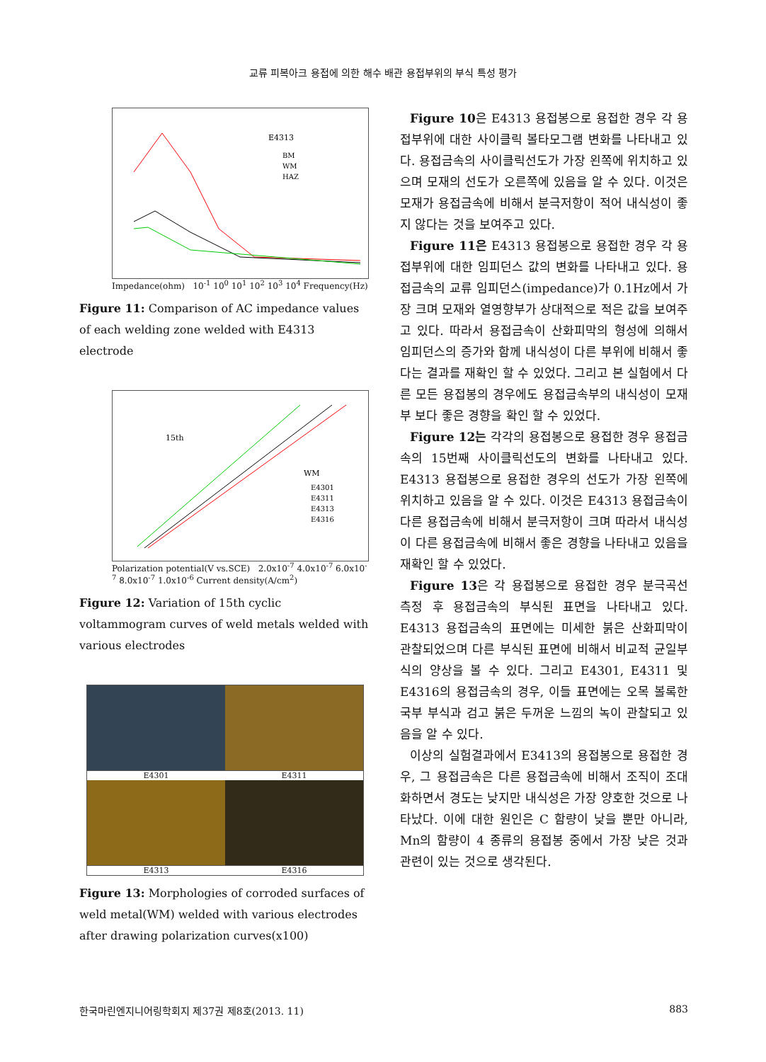교류 피복아크 용접에 의한 해수 배관 용접부위의 부식 특성 평가
E4313
BM
WM
HAZ
Impedance(ohm) 10<sup>-1</sup> 10<sup>0</sup> 10<sup>1</sup> 10<sup>2</sup> 10<sup>3</sup> 10<sup>4</sup> Frequency(Hz)
Figure 11: Comparison of AC impedance values of each welding zone welded with E4313 electrode
15th
WM
E4301
E4311
E4313
E4316
Polarization potential(V vs.SCE) 2.0x10<sup>-7</sup> 4.0x10<sup>-7</sup> 6.0x10<sup>-7</sup> 8.0x10<sup>-7</sup> 1.0x10<sup>-6</sup> Current density(A/cm<sup>2</sup>)
Figure 12: Variation of 15th cyclic voltammogram curves of weld metals welded with various electrodes
E4301 E4311
E4313 E4316
Figure 13: Morphologies of corroded surfaces of weld metal(WM) welded with various electrodes after drawing polarization curves(x100)
Figure 10은 E4313 용접봉으로 용접한 경우 각 용접부위에 대한 사이클릭 볼타모그램 변화를 나타내고 있다. 용접금속의 사이클릭선도가 가장 왼쪽에 위치하고 있으며 모재의 선도가 오른쪽에 있음을 알 수 있다. 이것은 모재가 용접금속에 비해서 분극저항이 적어 내식성이 좋지 않다는 것을 보여주고 있다.
Figure 11은 E4313 용접봉으로 용접한 경우 각 용접부위에 대한 임피던스 값의 변화를 나타내고 있다. 용접금속의 교류 임피던스(impedance)가 0.1Hz에서 가장 크며 모재와 열영향부가 상대적으로 적은 값을 보여주고 있다. 따라서 용접금속이 산화피막의 형성에 의해서 임피던스의 증가와 함께 내식성이 다른 부위에 비해서 좋다는 결과를 재확인 할 수 있었다. 그리고 본 실험에서 다른 모든 용접봉의 경우에도 용접금속부의 내식성이 모재부 보다 좋은 경향을 확인 할 수 있었다.
Figure 12는 각각의 용접봉으로 용접한 경우 용접금속의 15번째 사이클릭선도의 변화를 나타내고 있다. E4313 용접봉으로 용접한 경우의 선도가 가장 왼쪽에 위치하고 있음을 알 수 있다. 이것은 E4313 용접금속이 다른 용접금속에 비해서 분극저항이 크며 따라서 내식성이 다른 용접금속에 비해서 좋은 경향을 나타내고 있음을 재확인 할 수 있었다.
Figure 13은 각 용접봉으로 용접한 경우 분극곡선 측정 후 용접금속의 부식된 표면을 나타내고 있다. E4313 용접금속의 표면에는 미세한 붉은 산화피막이 관찰되었으며 다른 부식된 표면에 비해서 비교적 균일부식의 양상을 볼 수 있다. 그리고 E4301, E4311 및 E4316의 용접금속의 경우, 이들 표면에는 오목 볼록한 국부 부식과 검고 붉은 두꺼운 느낌의 녹이 관찰되고 있음을 알 수 있다.
이상의 실험결과에서 E3413의 용접봉으로 용접한 경우, 그 용접금속은 다른 용접금속에 비해서 조직이 조대화하면서 경도는 낮지만 내식성은 가장 양호한 것으로 나타났다. 이에 대한 원인은 C 함량이 낮을 뿐만 아니라, Mn의 함량이 4 종류의 용접봉 중에서 가장 낮은 것과 관련이 있는 것으로 생각된다.
한국마린엔지니어링학회지 제37권 제8호(2013. 11) 883